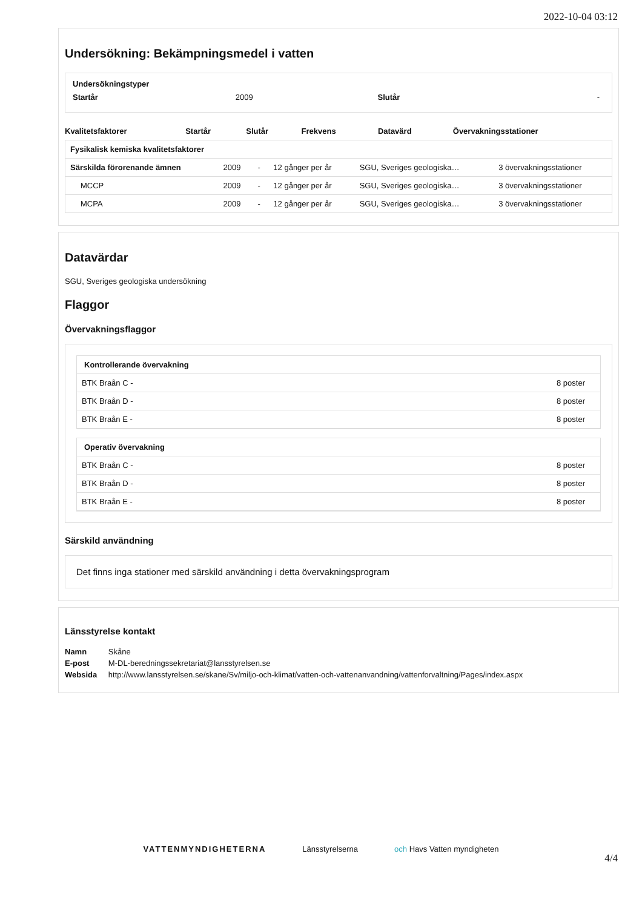2022-10-04 03:12
Undersökning: Bekämpningsmedel i vatten
Undersökningstyper
| Startår | 2009 | Slutår | - |
| Kvalitetsfaktorer | Startår | Slutår | Frekvens | Datavärd | Övervakningsstationer |
| --- | --- | --- | --- | --- | --- |
| Fysikalisk kemiska kvalitetsfaktorer | | | | | |
| --- | --- | --- | --- | --- | --- |
| Särskilda förorenande ämnen | 2009 | - | 12 gånger per år | SGU, Sveriges geologiska… | 3 övervakningsstationer |
| MCCP | 2009 | - | 12 gånger per år | SGU, Sveriges geologiska… | 3 övervakningsstationer |
| MCPA | 2009 | - | 12 gånger per år | SGU, Sveriges geologiska… | 3 övervakningsstationer |
Datavärdar
SGU, Sveriges geologiska undersökning
Flaggor
Övervakningsflaggor
| Kontrollerande övervakning | |
| --- | --- |
| BTK Braån C - | 8 poster |
| BTK Braån D - | 8 poster |
| BTK Braån E - | 8 poster |
| Operativ övervakning | |
| --- | --- |
| BTK Braån C - | 8 poster |
| BTK Braån D - | 8 poster |
| BTK Braån E - | 8 poster |
Särskild användning
Det finns inga stationer med särskild användning i detta övervakningsprogram
Länsstyrelse kontakt
| Namn | Skåne |
| E-post | M-DL-beredningssekretariat@lansstyrelsen.se |
| Websida | http://www.lansstyrelsen.se/skane/Sv/miljo-och-klimat/vatten-och-vattenanvandning/vattenforvaltning/Pages/index.aspx |
VATTENMYNDIGHETERNA Länsstyrelserna och Havs Vatten myndigheten
4/4